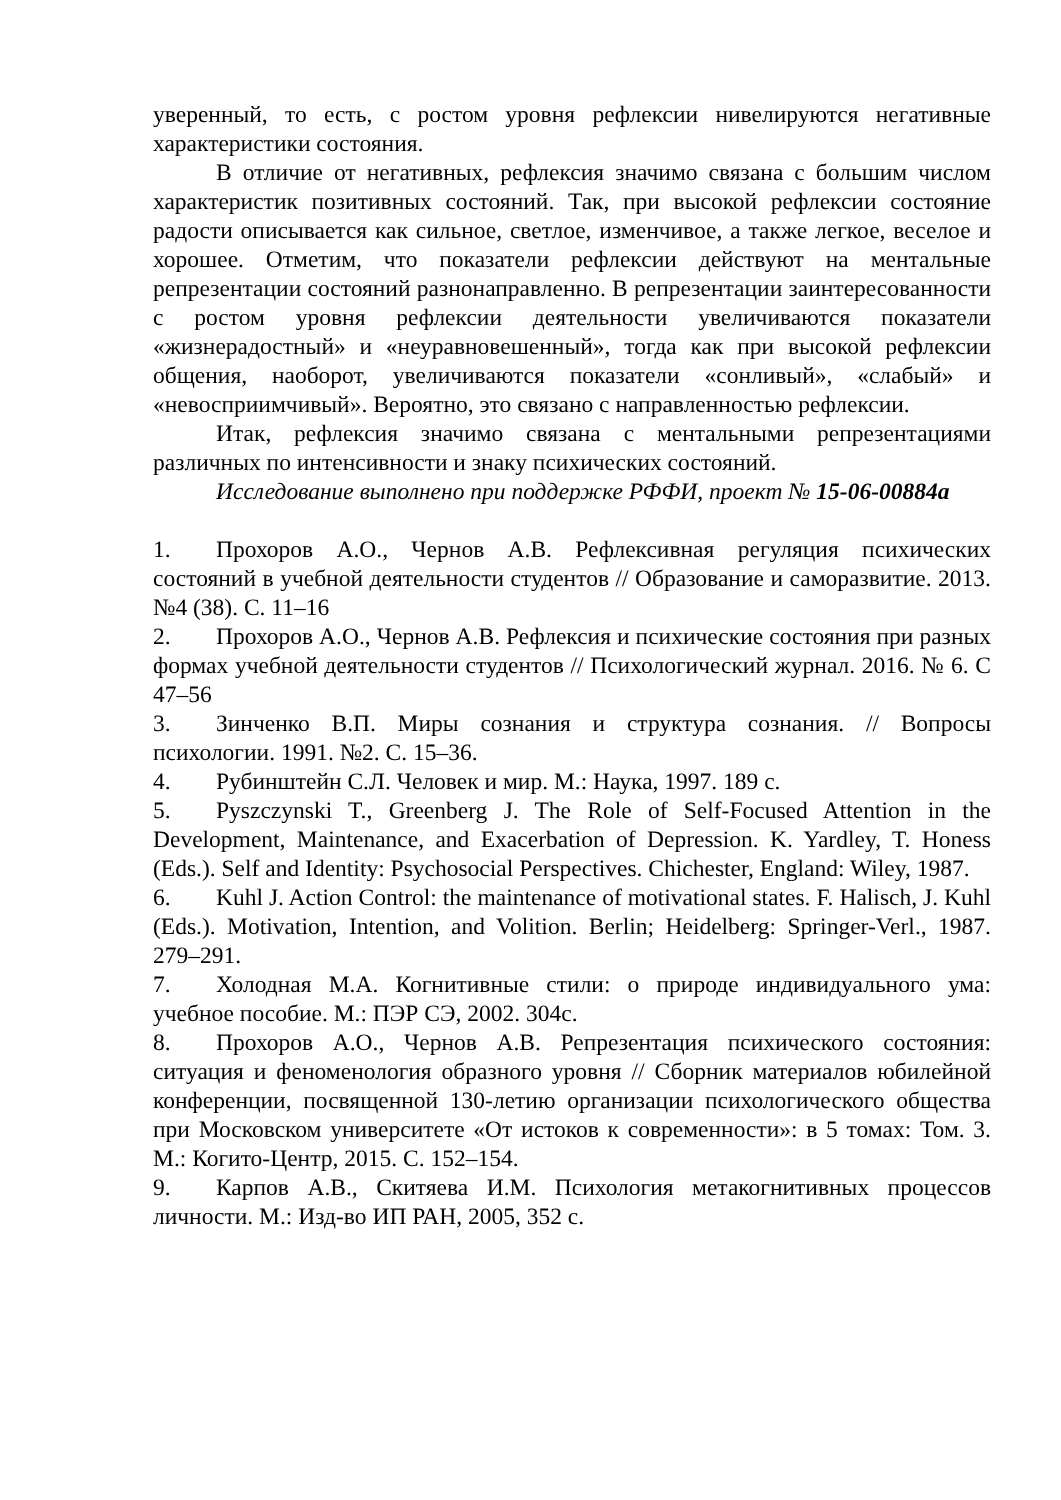уверенный, то есть, с ростом уровня рефлексии нивелируются негативные характеристики состояния.
В отличие от негативных, рефлексия значимо связана с большим числом характеристик позитивных состояний. Так, при высокой рефлексии состояние радости описывается как сильное, светлое, изменчивое, а также легкое, веселое и хорошее. Отметим, что показатели рефлексии действуют на ментальные репрезентации состояний разнонаправленно. В репрезентации заинтересованности с ростом уровня рефлексии деятельности увеличиваются показатели «жизнерадостный» и «неуравновешенный», тогда как при высокой рефлексии общения, наоборот, увеличиваются показатели «сонливый», «слабый» и «невосприимчивый». Вероятно, это связано с направленностью рефлексии.
Итак, рефлексия значимо связана с ментальными репрезентациями различных по интенсивности и знаку психических состояний.
Исследование выполнено при поддержке РФФИ, проект № 15-06-00884а
1. Прохоров А.О., Чернов А.В. Рефлексивная регуляция психических состояний в учебной деятельности студентов // Образование и саморазвитие. 2013. №4 (38). С. 11–16
2. Прохоров А.О., Чернов А.В. Рефлексия и психические состояния при разных формах учебной деятельности студентов // Психологический журнал. 2016. № 6. С 47–56
3. Зинченко В.П. Миры сознания и структура сознания. // Вопросы психологии. 1991. №2. С. 15–36.
4. Рубинштейн С.Л. Человек и мир. М.: Наука, 1997. 189 с.
5. Pyszczynski T., Greenberg J. The Role of Self-Focused Attention in the Development, Maintenance, and Exacerbation of Depression. K. Yardley, T. Honess (Eds.). Self and Identity: Psychosocial Perspectives. Chichester, England: Wiley, 1987.
6. Kuhl J. Action Control: the maintenance of motivational states. F. Halisch, J. Kuhl (Eds.). Motivation, Intention, and Volition. Berlin; Heidelberg: Springer-Verl., 1987. 279–291.
7. Холодная М.А. Когнитивные стили: о природе индивидуального ума: учебное пособие. М.: ПЭР СЭ, 2002. 304с.
8. Прохоров А.О., Чернов А.В. Репрезентация психического состояния: ситуация и феноменология образного уровня // Сборник материалов юбилейной конференции, посвященной 130-летию организации психологического общества при Московском университете «От истоков к современности»: в 5 томах: Том. 3. М.: Когито-Центр, 2015. С. 152–154.
9. Карпов А.В., Скитяева И.М. Психология метакогнитивных процессов личности. М.: Изд-во ИП РАН, 2005, 352 с.